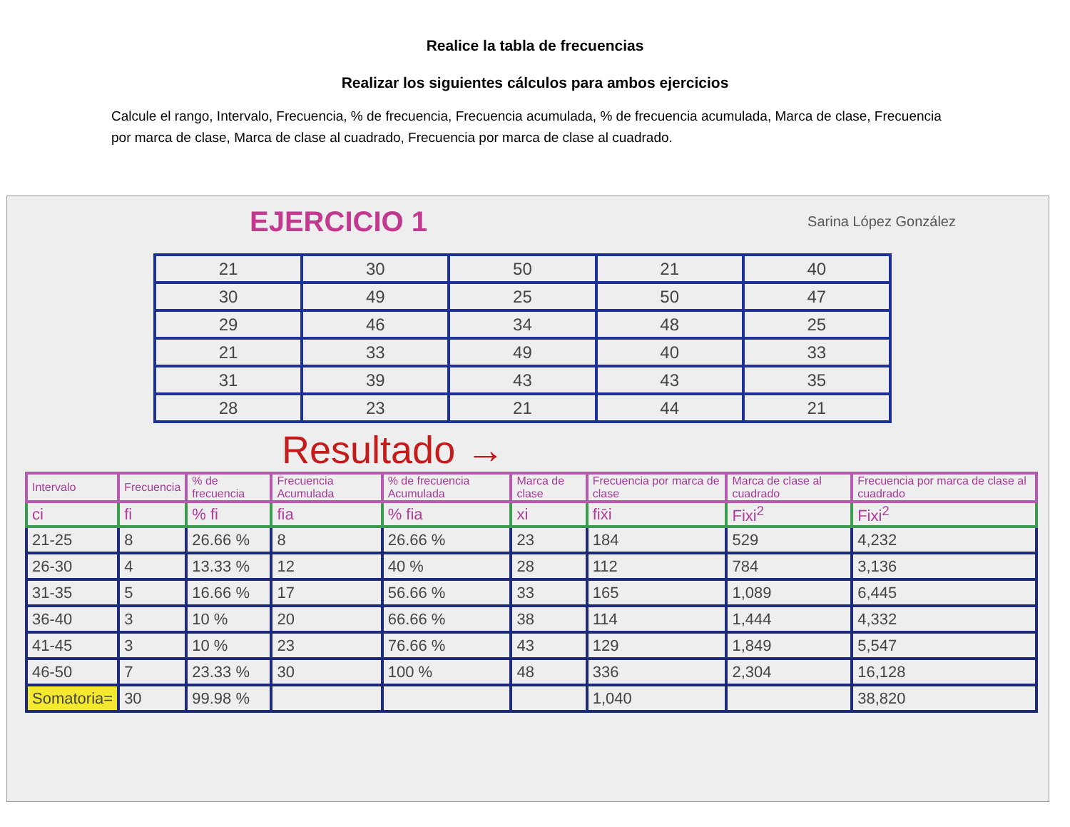Realice la tabla de frecuencias
Realizar los siguientes cálculos para ambos ejercicios
Calcule el rango, Intervalo, Frecuencia, % de frecuencia, Frecuencia acumulada, % de frecuencia acumulada, Marca de clase, Frecuencia por marca de clase, Marca de clase al cuadrado, Frecuencia por marca de clase al cuadrado.
EJERCICIO 1 Sarina López González
| 21 | 30 | 50 | 21 | 40 |
| 30 | 49 | 25 | 50 | 47 |
| 29 | 46 | 34 | 48 | 25 |
| 21 | 33 | 49 | 40 | 33 |
| 31 | 39 | 43 | 43 | 35 |
| 28 | 23 | 21 | 44 | 21 |
Resultado →
| Intervalo | Frecuencia | % de frecuencia | Frecuencia Acumulada | % de frecuencia Acumulada | Marca de clase | Frecuencia por marca de clase | Marca de clase al cuadrado | Frecuencia por marca de clase al cuadrado |
| --- | --- | --- | --- | --- | --- | --- | --- | --- |
| ci | fi | % fi | fia | % fia | xi | fix̄i | Fixi<sup>2</sup> | Fixi<sup>2</sup> |
| 21-25 | 8 | 26.66 % | 8 | 26.66 % | 23 | 184 | 529 | 4,232 |
| 26-30 | 4 | 13.33 % | 12 | 40 % | 28 | 112 | 784 | 3,136 |
| 31-35 | 5 | 16.66 % | 17 | 56.66 % | 33 | 165 | 1,089 | 6,445 |
| 36-40 | 3 | 10 % | 20 | 66.66 % | 38 | 114 | 1,444 | 4,332 |
| 41-45 | 3 | 10 % | 23 | 76.66 % | 43 | 129 | 1,849 | 5,547 |
| 46-50 | 7 | 23.33 % | 30 | 100 % | 48 | 336 | 2,304 | 16,128 |
| Somatoria= | 30 | 99.98 % | | | | 1,040 | | 38,820 |